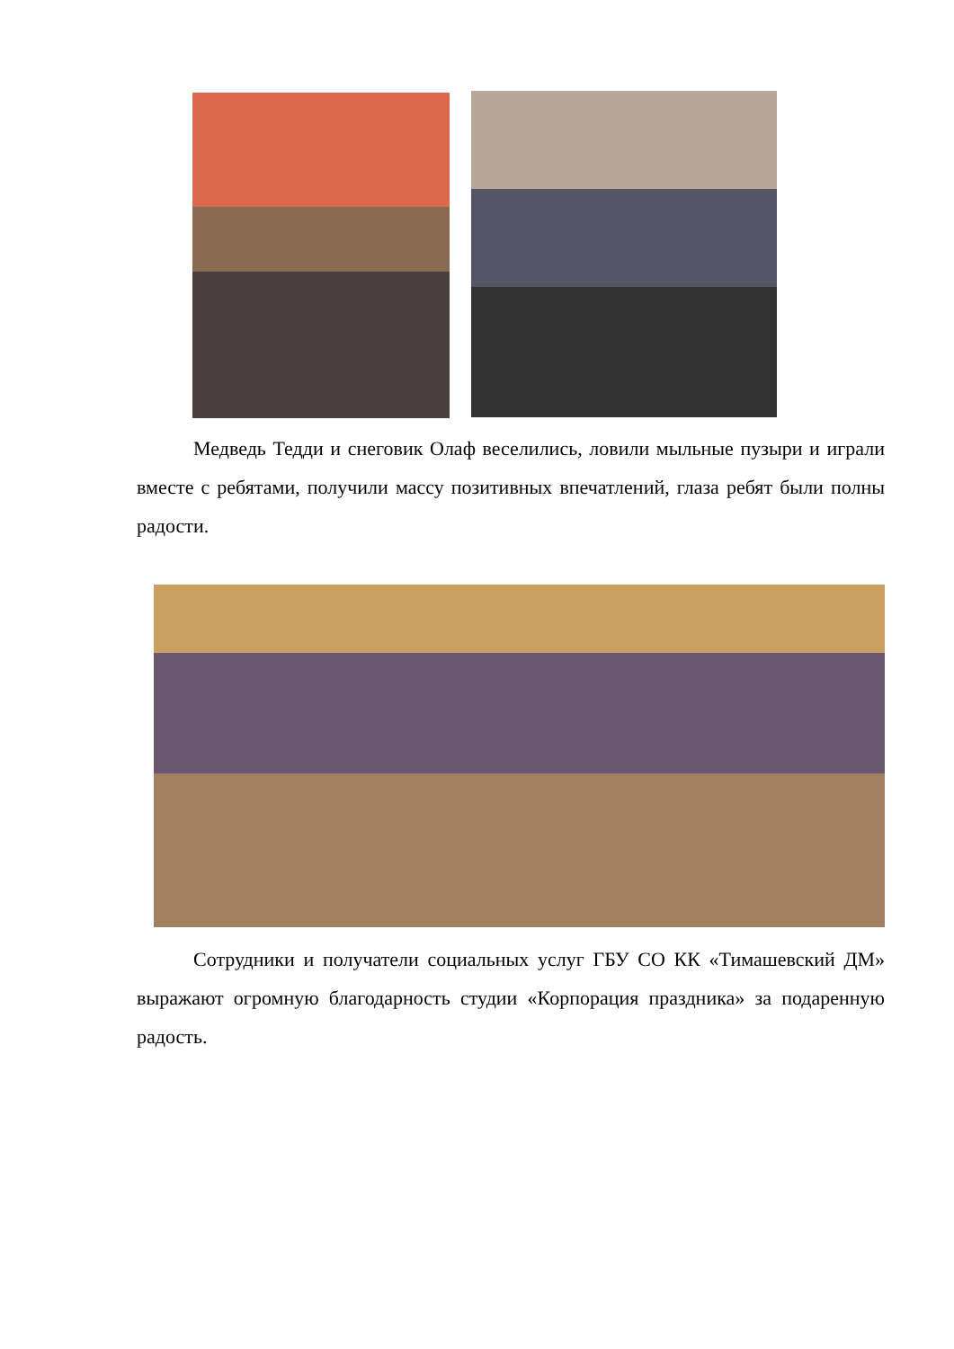Медведь Тедди и снеговик Олаф веселились, ловили мыльные пузыри и играли вместе с ребятами, получили массу позитивных впечатлений, глаза ребят были полны радости.
Сотрудники и получатели социальных услуг ГБУ СО КК «Тимашевский ДМ» выражают огромную благодарность студии «Корпорация праздника» за подаренную радость.